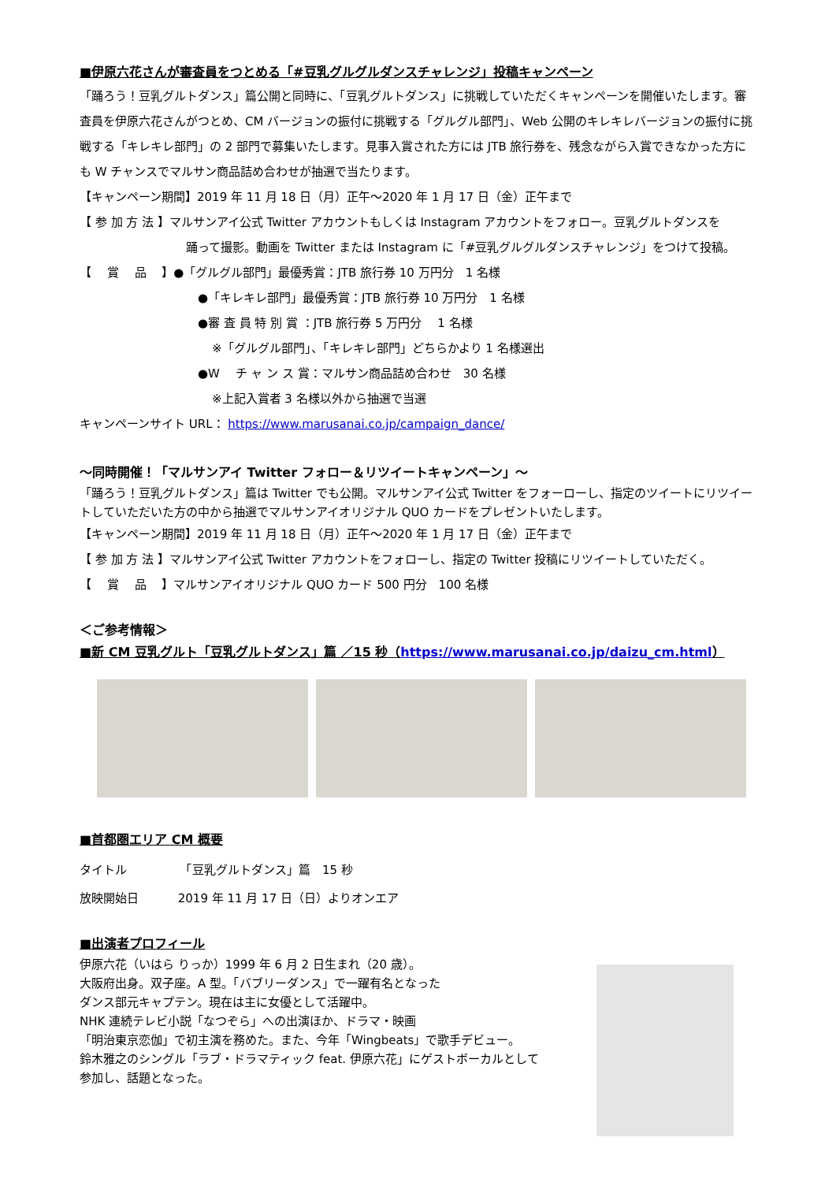■伊原六花さんが審査員をつとめる「#豆乳グルグルダンスチャレンジ」投稿キャンペーン
「踊ろう！豆乳グルトダンス」篇公開と同時に、「豆乳グルトダンス」に挑戦していただくキャンペーンを開催いたします。審査員を伊原六花さんがつとめ、CM バージョンの振付に挑戦する「グルグル部門」、Web 公開のキレキレバージョンの振付に挑戦する「キレキレ部門」の 2 部門で募集いたします。見事入賞された方には JTB 旅行券を、残念ながら入賞できなかった方にも W チャンスでマルサン商品詰め合わせが抽選で当たります。
【キャンペーン期間】2019 年 11 月 18 日（月）正午～2020 年 1 月 17 日（金）正午まで
【 参 加 方 法 】マルサンアイ公式 Twitter アカウントもしくは Instagram アカウントをフォロー。豆乳グルトダンスを
踊って撮影。動画を Twitter または Instagram に「#豆乳グルグルダンスチャレンジ」をつけて投稿。
【　 賞　 品　 】●「グルグル部門」最優秀賞：JTB 旅行券 10 万円分　1 名様
●「キレキレ部門」最優秀賞：JTB 旅行券 10 万円分　1 名様
●審 査 員 特 別 賞 ：JTB 旅行券 5 万円分　 1 名様
※「グルグル部門」、「キレキレ部門」どちらかより 1 名様選出
●W　 チ ャ ン ス 賞：マルサン商品詰め合わせ　30 名様
※上記入賞者 3 名様以外から抽選で当選
キャンペーンサイト URL： https://www.marusanai.co.jp/campaign_dance/
～同時開催！「マルサンアイ Twitter フォロー＆リツイートキャンペーン」～
「踊ろう！豆乳グルトダンス」篇は Twitter でも公開。マルサンアイ公式 Twitter をフォーローし、指定のツイートにリツイートしていただいた方の中から抽選でマルサンアイオリジナル QUO カードをプレゼントいたします。
【キャンペーン期間】2019 年 11 月 18 日（月）正午～2020 年 1 月 17 日（金）正午まで
【 参 加 方 法 】マルサンアイ公式 Twitter アカウントをフォローし、指定の Twitter 投稿にリツイートしていただく。
【　 賞　 品　 】マルサンアイオリジナル QUO カード 500 円分　100 名様
＜ご参考情報＞
■新 CM 豆乳グルト「豆乳グルトダンス」篇 ／15 秒（https://www.marusanai.co.jp/daizu_cm.html）
■首都圏エリア CM 概要
タイトル　　　　　「豆乳グルトダンス」篇　15 秒
放映開始日　　　 2019 年 11 月 17 日（日）よりオンエア
■出演者プロフィール
伊原六花（いはら りっか）1999 年 6 月 2 日生まれ（20 歳）。
大阪府出身。双子座。A 型。「バブリーダンス」で一躍有名となった
ダンス部元キャプテン。現在は主に女優として活躍中。
NHK 連続テレビ小説「なつぞら」への出演ほか、ドラマ・映画
「明治東京恋伽」で初主演を務めた。また、今年「Wingbeats」で歌手デビュー。
鈴木雅之のシングル「ラブ・ドラマティック feat. 伊原六花」にゲストボーカルとして
参加し、話題となった。